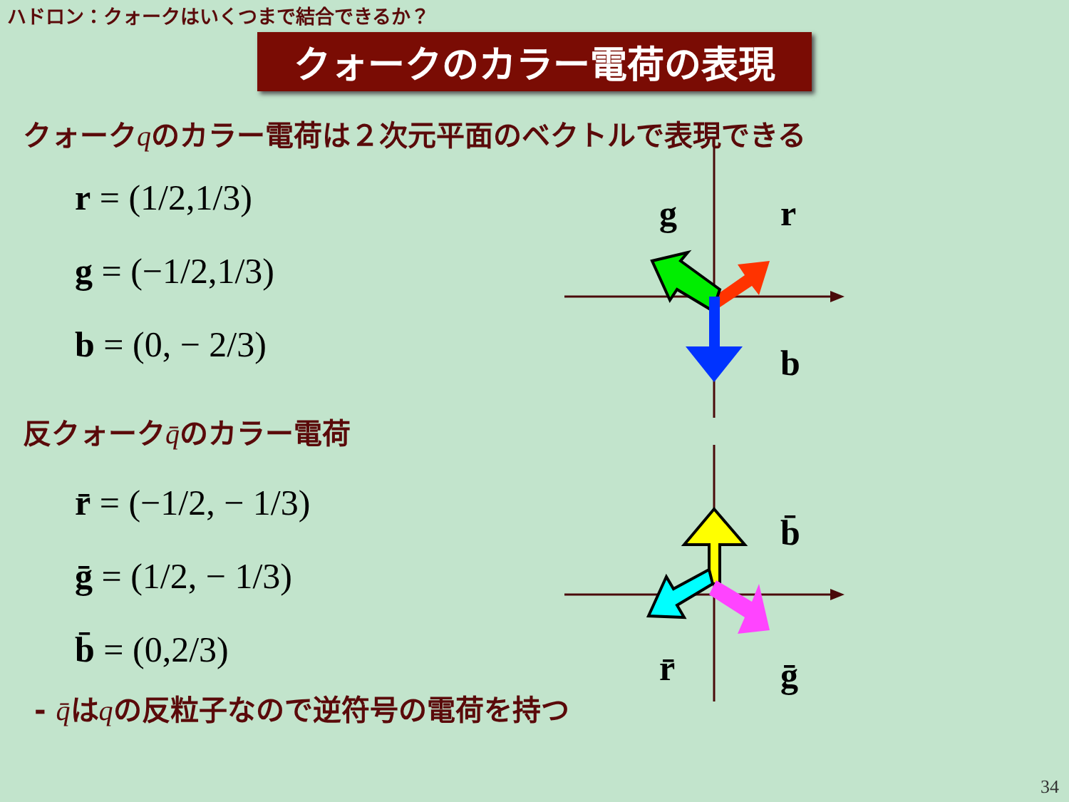ハドロン：クォークはいくつまで結合できるか？
クォークのカラー電荷の表現
クォークqのカラー電荷は２次元平面のベクトルで表現できる
r = (1/2,1/3)
g = (−1/2,1/3)
b = (0, − 2/3)
g
r
b
反クォークq̄のカラー電荷
r̄ = (−1/2, − 1/3)
ḡ = (1/2, − 1/3)
b̄ = (0,2/3)
r̄
ḡ
b̄
- q̄はqの反粒子なので逆符号の電荷を持つ
34